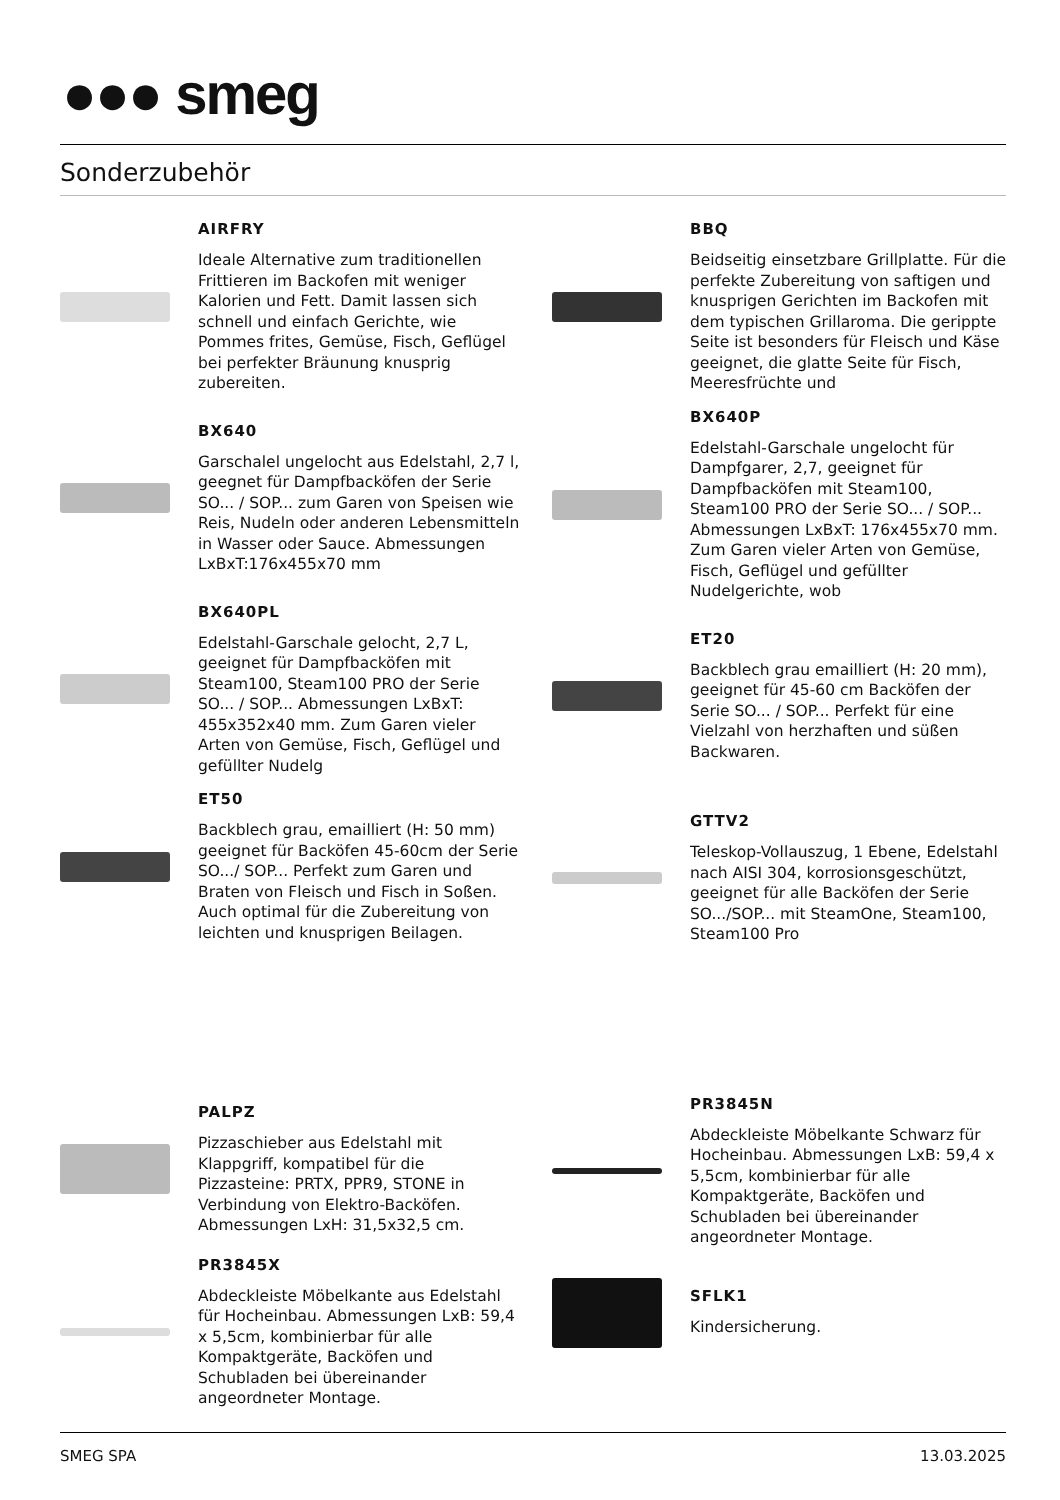●●● smeg
Sonderzubehör
AIRFRY
Ideale Alternative zum traditionellen Frittieren im Backofen mit weniger Kalorien und Fett. Damit lassen sich schnell und einfach Gerichte, wie Pommes frites, Gemüse, Fisch, Geflügel bei perfekter Bräunung knusprig zubereiten.
BX640
Garschalel ungelocht aus Edelstahl, 2,7 l, geegnet für Dampfbacköfen der Serie SO... / SOP... zum Garen von Speisen wie Reis, Nudeln oder anderen Lebensmitteln in Wasser oder Sauce. Abmessungen LxBxT:176x455x70 mm
BX640PL
Edelstahl-Garschale gelocht, 2,7 L, geeignet für Dampfbacköfen mit Steam100, Steam100 PRO der Serie SO... / SOP... Abmessungen LxBxT: 455x352x40 mm. Zum Garen vieler Arten von Gemüse, Fisch, Geflügel und gefüllter Nudelg
ET50
Backblech grau, emailliert (H: 50 mm) geeignet für Backöfen 45-60cm der Serie SO.../ SOP... Perfekt zum Garen und Braten von Fleisch und Fisch in Soßen. Auch optimal für die Zubereitung von leichten und knusprigen Beilagen.
PALPZ
Pizzaschieber aus Edelstahl mit Klappgriff, kompatibel für die Pizzasteine: PRTX, PPR9, STONE in Verbindung von Elektro-Backöfen. Abmessungen LxH: 31,5x32,5 cm.
PR3845X
Abdeckleiste Möbelkante aus Edelstahl für Hocheinbau. Abmessungen LxB: 59,4 x 5,5cm, kombinierbar für alle Kompaktgeräte, Backöfen und Schubladen bei übereinander angeordneter Montage.
BBQ
Beidseitig einsetzbare Grillplatte. Für die perfekte Zubereitung von saftigen und knusprigen Gerichten im Backofen mit dem typischen Grillaroma. Die gerippte Seite ist besonders für Fleisch und Käse geeignet, die glatte Seite für Fisch, Meeresfrüchte und
BX640P
Edelstahl-Garschale ungelocht für Dampfgarer, 2,7, geeignet für Dampfbacköfen mit Steam100, Steam100 PRO der Serie SO... / SOP... Abmessungen LxBxT: 176x455x70 mm. Zum Garen vieler Arten von Gemüse, Fisch, Geflügel und gefüllter Nudelgerichte, wob
ET20
Backblech grau emailliert (H: 20 mm), geeignet für 45-60 cm Backöfen der Serie SO... / SOP... Perfekt für eine Vielzahl von herzhaften und süßen Backwaren.
GTTV2
Teleskop-Vollauszug, 1 Ebene, Edelstahl nach AISI 304, korrosionsgeschützt, geeignet für alle Backöfen der Serie SO.../SOP... mit SteamOne, Steam100, Steam100 Pro
PR3845N
Abdeckleiste Möbelkante Schwarz für Hocheinbau. Abmessungen LxB: 59,4 x 5,5cm, kombinierbar für alle Kompaktgeräte, Backöfen und Schubladen bei übereinander angeordneter Montage.
SFLK1
Kindersicherung.
SMEG SPA 13.03.2025